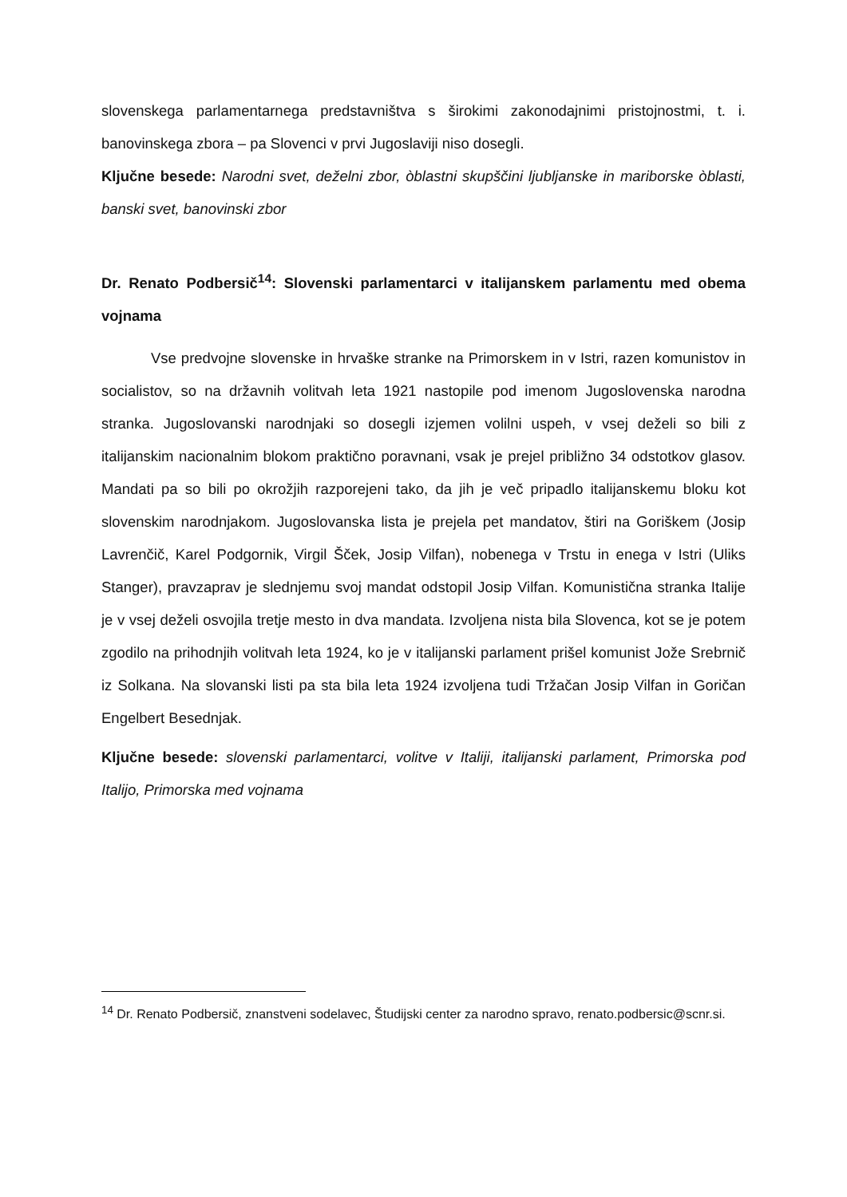slovenskega parlamentarnega predstavništva s širokimi zakonodajnimi pristojnostmi, t. i. banovinskega zbora – pa Slovenci v prvi Jugoslaviji niso dosegli.
Ključne besede: Narodni svet, deželni zbor, òblastni skupščini ljubljanske in mariborske òblasti, banski svet, banovinski zbor
Dr. Renato Podbersič<sup>14</sup>: Slovenski parlamentarci v italijanskem parlamentu med obema vojnama
Vse predvojne slovenske in hrvaške stranke na Primorskem in v Istri, razen komunistov in socialistov, so na državnih volitvah leta 1921 nastopile pod imenom Jugoslovenska narodna stranka. Jugoslovanski narodnjaki so dosegli izjemen volilni uspeh, v vsej deželi so bili z italijanskim nacionalnim blokom praktično poravnani, vsak je prejel približno 34 odstotkov glasov. Mandati pa so bili po okrožjih razporejeni tako, da jih je več pripadlo italijanskemu bloku kot slovenskim narodnjakom. Jugoslovanska lista je prejela pet mandatov, štiri na Goriškem (Josip Lavrenčič, Karel Podgornik, Virgil Šček, Josip Vilfan), nobenega v Trstu in enega v Istri (Uliks Stanger), pravzaprav je slednjemu svoj mandat odstopil Josip Vilfan. Komunistična stranka Italije je v vsej deželi osvojila tretje mesto in dva mandata. Izvoljena nista bila Slovenca, kot se je potem zgodilo na prihodnjih volitvah leta 1924, ko je v italijanski parlament prišel komunist Jože Srebrnič iz Solkana. Na slovanski listi pa sta bila leta 1924 izvoljena tudi Tržačan Josip Vilfan in Goričan Engelbert Besednjak.
Ključne besede: slovenski parlamentarci, volitve v Italiji, italijanski parlament, Primorska pod Italijo, Primorska med vojnama
<sup>14</sup> Dr. Renato Podbersič, znanstveni sodelavec, Študijski center za narodno spravo, renato.podbersic@scnr.si.